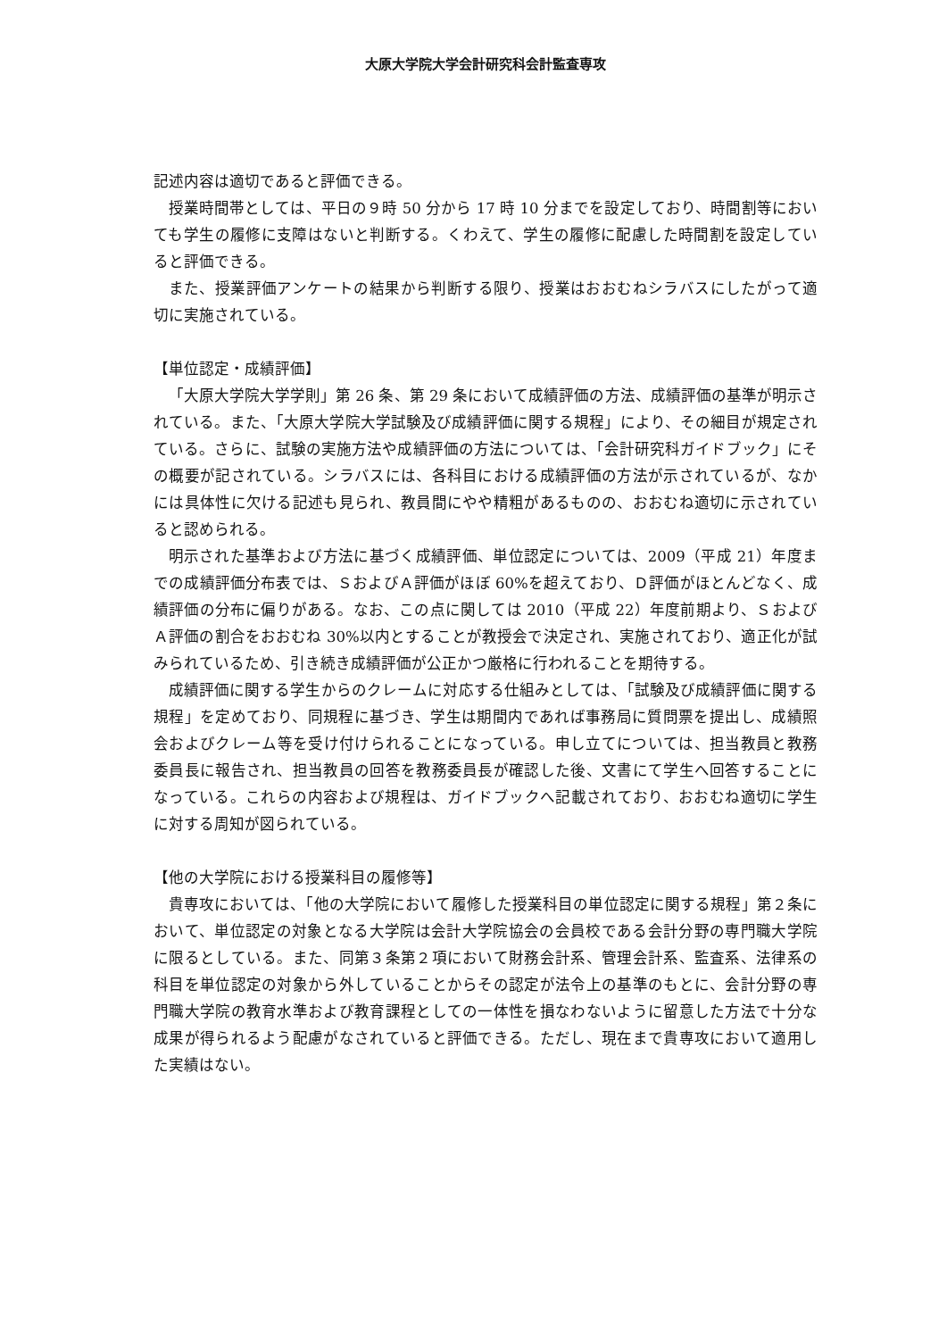大原大学院大学会計研究科会計監査専攻
記述内容は適切であると評価できる。
授業時間帯としては、平日の９時 50 分から 17 時 10 分までを設定しており、時間割等においても学生の履修に支障はないと判断する。くわえて、学生の履修に配慮した時間割を設定していると評価できる。
また、授業評価アンケートの結果から判断する限り、授業はおおむねシラバスにしたがって適切に実施されている。
【単位認定・成績評価】
「大原大学院大学学則」第 26 条、第 29 条において成績評価の方法、成績評価の基準が明示されている。また、「大原大学院大学試験及び成績評価に関する規程」により、その細目が規定されている。さらに、試験の実施方法や成績評価の方法については、「会計研究科ガイドブック」にその概要が記されている。シラバスには、各科目における成績評価の方法が示されているが、なかには具体性に欠ける記述も見られ、教員間にやや精粗があるものの、おおむね適切に示されていると認められる。
明示された基準および方法に基づく成績評価、単位認定については、2009（平成 21）年度までの成績評価分布表では、ＳおよびＡ評価がほぼ 60%を超えており、Ｄ評価がほとんどなく、成績評価の分布に偏りがある。なお、この点に関しては 2010（平成 22）年度前期より、ＳおよびＡ評価の割合をおおむね 30%以内とすることが教授会で決定され、実施されており、適正化が試みられているため、引き続き成績評価が公正かつ厳格に行われることを期待する。
成績評価に関する学生からのクレームに対応する仕組みとしては、「試験及び成績評価に関する規程」を定めており、同規程に基づき、学生は期間内であれば事務局に質問票を提出し、成績照会およびクレーム等を受け付けられることになっている。申し立てについては、担当教員と教務委員長に報告され、担当教員の回答を教務委員長が確認した後、文書にて学生へ回答することになっている。これらの内容および規程は、ガイドブックへ記載されており、おおむね適切に学生に対する周知が図られている。
【他の大学院における授業科目の履修等】
貴専攻においては、「他の大学院において履修した授業科目の単位認定に関する規程」第２条において、単位認定の対象となる大学院は会計大学院協会の会員校である会計分野の専門職大学院に限るとしている。また、同第３条第２項において財務会計系、管理会計系、監査系、法律系の科目を単位認定の対象から外していることからその認定が法令上の基準のもとに、会計分野の専門職大学院の教育水準および教育課程としての一体性を損なわないように留意した方法で十分な成果が得られるよう配慮がなされていると評価できる。ただし、現在まで貴専攻において適用した実績はない。